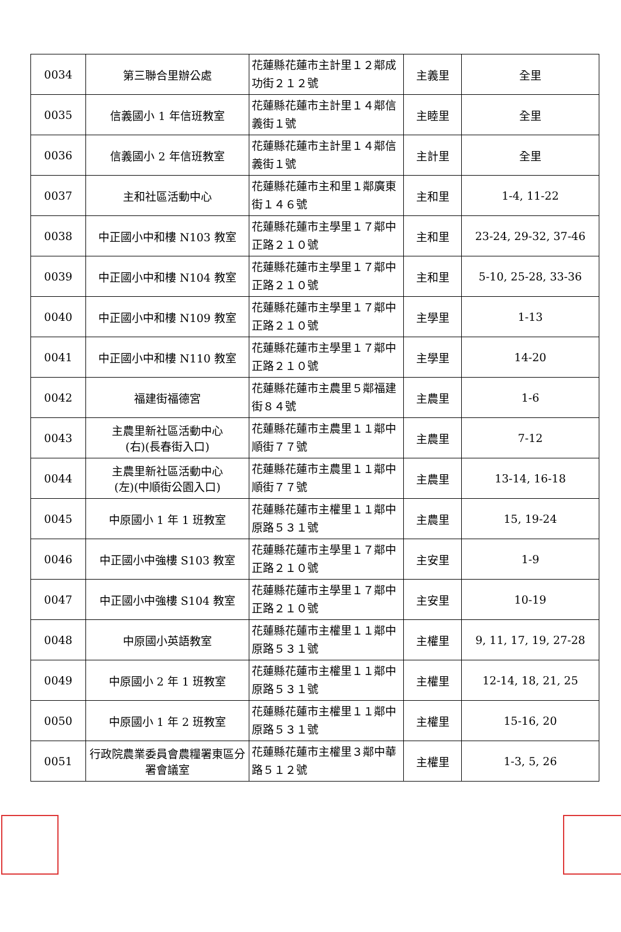| 0034 | 第三聯合里辦公處 | 花蓮縣花蓮市主計里１２鄰成功街２１２號 | 主義里 | 全里 |
| 0035 | 信義國小 1 年信班教室 | 花蓮縣花蓮市主計里１４鄰信義街１號 | 主睦里 | 全里 |
| 0036 | 信義國小 2 年信班教室 | 花蓮縣花蓮市主計里１４鄰信義街１號 | 主計里 | 全里 |
| 0037 | 主和社區活動中心 | 花蓮縣花蓮市主和里１鄰廣東街１４６號 | 主和里 | 1-4, 11-22 |
| 0038 | 中正國小中和樓 N103 教室 | 花蓮縣花蓮市主學里１７鄰中正路２１０號 | 主和里 | 23-24, 29-32, 37-46 |
| 0039 | 中正國小中和樓 N104 教室 | 花蓮縣花蓮市主學里１７鄰中正路２１０號 | 主和里 | 5-10, 25-28, 33-36 |
| 0040 | 中正國小中和樓 N109 教室 | 花蓮縣花蓮市主學里１７鄰中正路２１０號 | 主學里 | 1-13 |
| 0041 | 中正國小中和樓 N110 教室 | 花蓮縣花蓮市主學里１７鄰中正路２１０號 | 主學里 | 14-20 |
| 0042 | 福建街福德宮 | 花蓮縣花蓮市主農里５鄰福建街８４號 | 主農里 | 1-6 |
| 0043 | 主農里新社區活動中心 (右)(長春街入口) | 花蓮縣花蓮市主農里１１鄰中順街７７號 | 主農里 | 7-12 |
| 0044 | 主農里新社區活動中心 (左)(中順街公園入口) | 花蓮縣花蓮市主農里１１鄰中順街７７號 | 主農里 | 13-14, 16-18 |
| 0045 | 中原國小 1 年 1 班教室 | 花蓮縣花蓮市主權里１１鄰中原路５３１號 | 主農里 | 15, 19-24 |
| 0046 | 中正國小中強樓 S103 教室 | 花蓮縣花蓮市主學里１７鄰中正路２１０號 | 主安里 | 1-9 |
| 0047 | 中正國小中強樓 S104 教室 | 花蓮縣花蓮市主學里１７鄰中正路２１０號 | 主安里 | 10-19 |
| 0048 | 中原國小英語教室 | 花蓮縣花蓮市主權里１１鄰中原路５３１號 | 主權里 | 9, 11, 17, 19, 27-28 |
| 0049 | 中原國小 2 年 1 班教室 | 花蓮縣花蓮市主權里１１鄰中原路５３１號 | 主權里 | 12-14, 18, 21, 25 |
| 0050 | 中原國小 1 年 2 班教室 | 花蓮縣花蓮市主權里１１鄰中原路５３１號 | 主權里 | 15-16, 20 |
| 0051 | 行政院農業委員會農糧署東區分署會議室 | 花蓮縣花蓮市主權里３鄰中華路５１２號 | 主權里 | 1-3, 5, 26 |